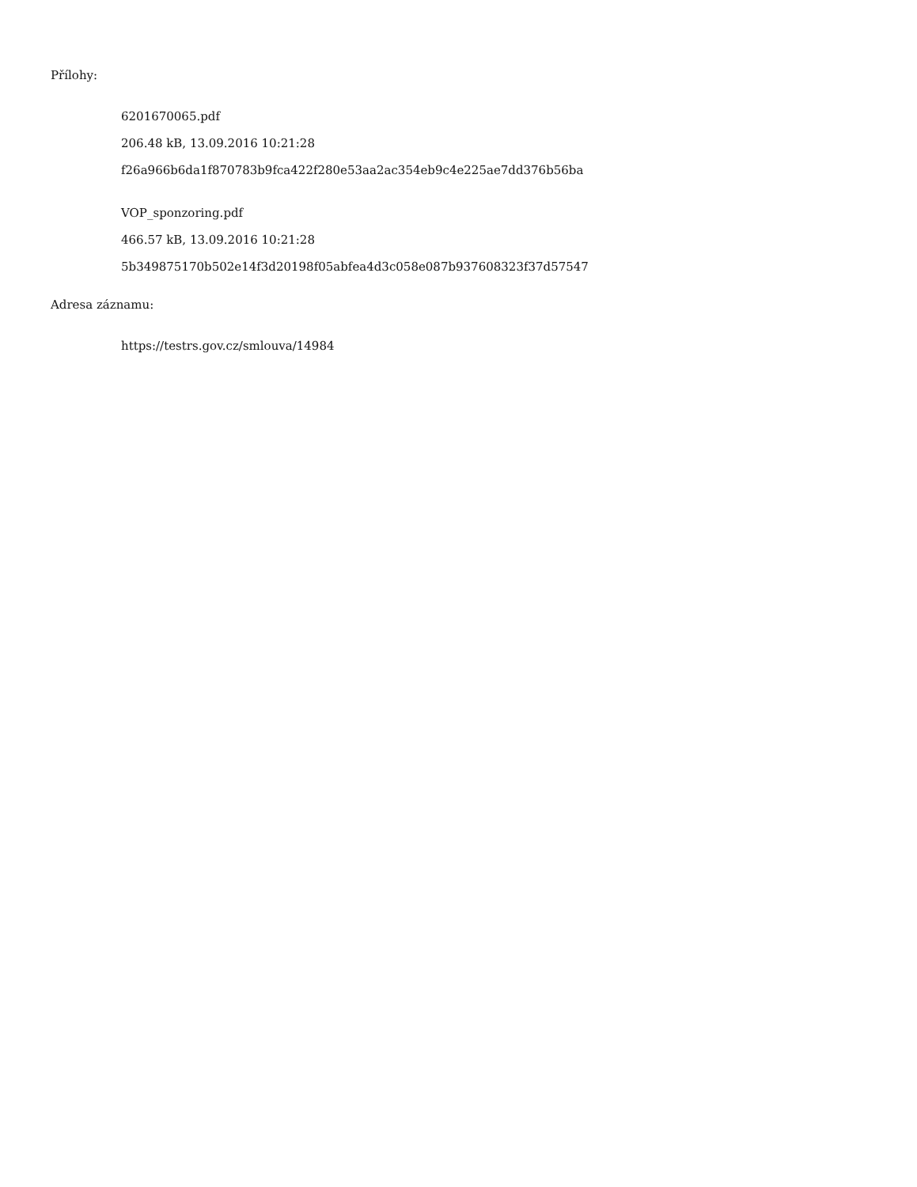Přílohy:
6201670065.pdf
206.48 kB, 13.09.2016 10:21:28
f26a966b6da1f870783b9fca422f280e53aa2ac354eb9c4e225ae7dd376b56ba
VOP_sponzoring.pdf
466.57 kB, 13.09.2016 10:21:28
5b349875170b502e14f3d20198f05abfea4d3c058e087b937608323f37d57547
Adresa záznamu:
https://testrs.gov.cz/smlouva/14984